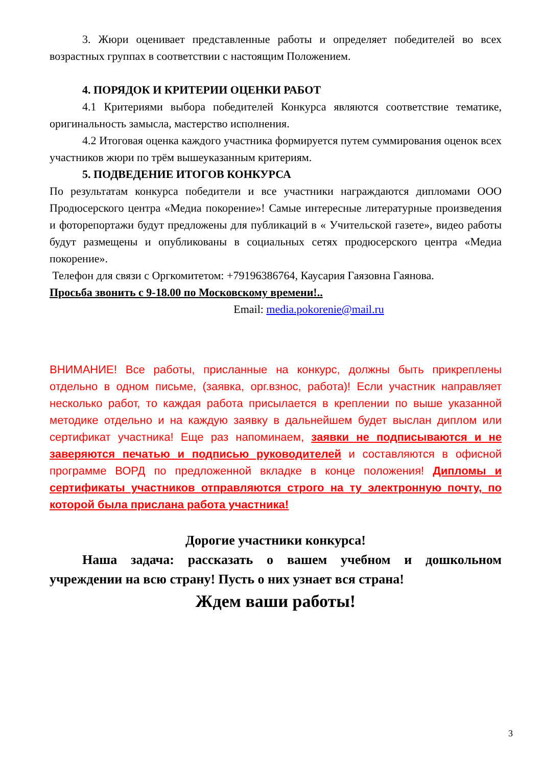3. Жюри оценивает представленные работы и определяет победителей во всех возрастных группах в соответствии с настоящим Положением.
4. ПОРЯДОК И КРИТЕРИИ ОЦЕНКИ РАБОТ
4.1 Критериями выбора победителей Конкурса являются соответствие тематике, оригинальность замысла, мастерство исполнения.
4.2 Итоговая оценка каждого участника формируется путем суммирования оценок всех участников жюри по трём вышеуказанным критериям.
5. ПОДВЕДЕНИЕ ИТОГОВ КОНКУРСА
По результатам конкурса победители и все участники награждаются дипломами ООО Продюсерского центра «Медиа покорение»! Самые интересные литературные произведения и фоторепортажи будут предложены для публикаций в « Учительской газете», видео работы будут размещены и опубликованы в социальных сетях продюсерского центра «Медиа покорение».
Телефон для связи с Оргкомитетом: +79196386764, Каусария Гаязовна Гаянова.
Просьба звонить с 9-18.00 по Московскому времени!..
Email: media.pokorenie@mail.ru
ВНИМАНИЕ! Все работы, присланные на конкурс, должны быть прикреплены отдельно в одном письме, (заявка, орг.взнос, работа)! Если участник направляет несколько работ, то каждая работа присылается в креплении по выше указанной методике отдельно и на каждую заявку в дальнейшем будет выслан диплом или сертификат участника! Еще раз напоминаем, заявки не подписываются и не заверяются печатью и подписью руководителей и составляются в офисной программе ВОРД по предложенной вкладке в конце положения! Дипломы и сертификаты участников отправляются строго на ту электронную почту, по которой была прислана работа участника!
Дорогие участники конкурса!
Наша задача: рассказать о вашем учебном и дошкольном учреждении на всю страну! Пусть о них узнает вся страна!
Ждем ваши работы!
3